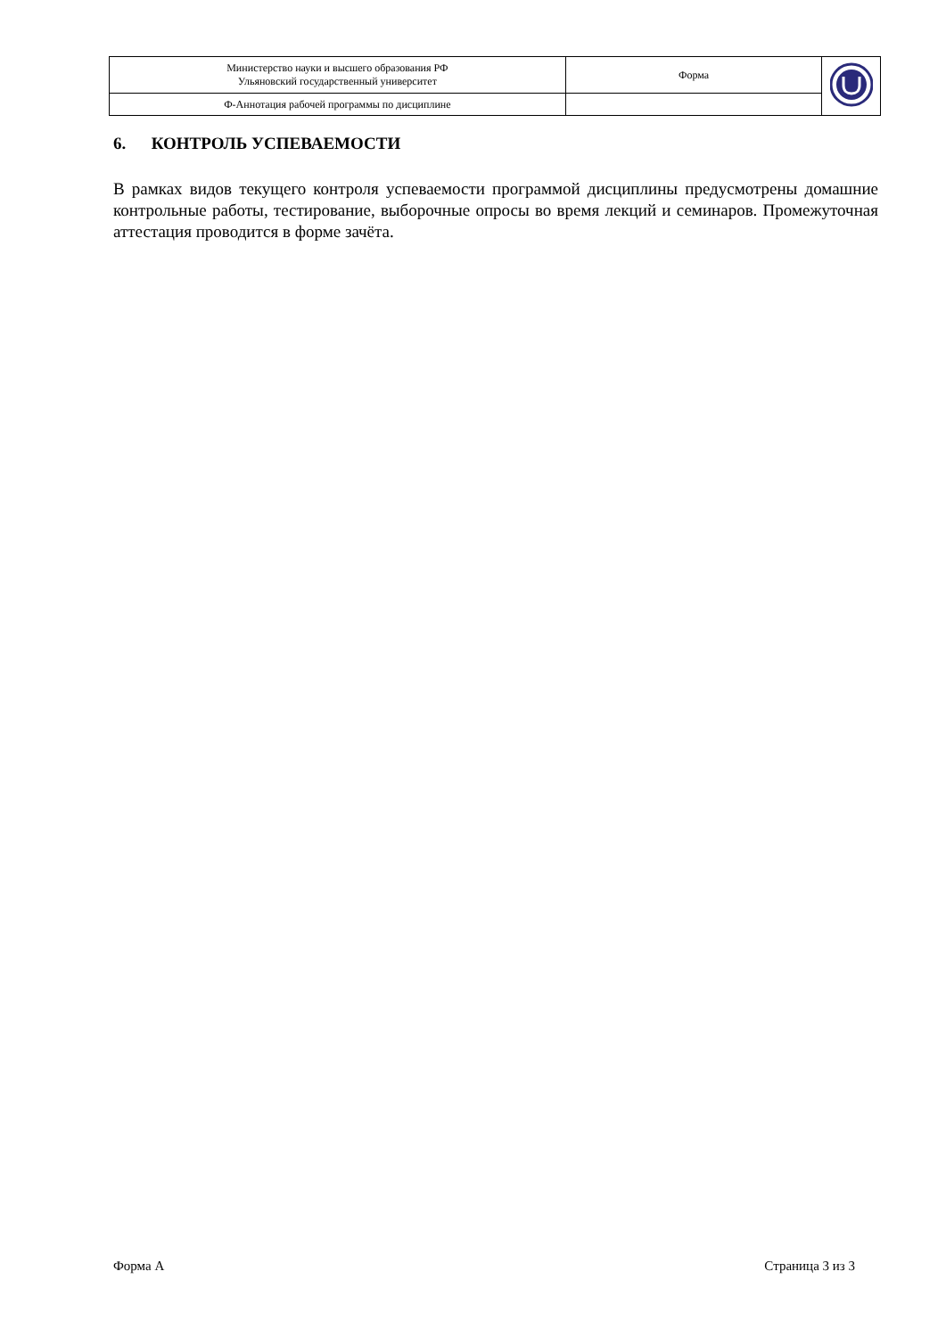| Министерство науки и высшего образования РФ Ульяновский государственный университет | Форма | |
| Ф-Аннотация рабочей программы по дисциплине | | |
6. КОНТРОЛЬ УСПЕВАЕМОСТИ
В рамках видов текущего контроля успеваемости программой дисциплины предусмотрены домашние контрольные работы, тестирование, выборочные опросы во время лекций и семинаров. Промежуточная аттестация проводится в форме зачёта.
Форма А Страница 3 из 3